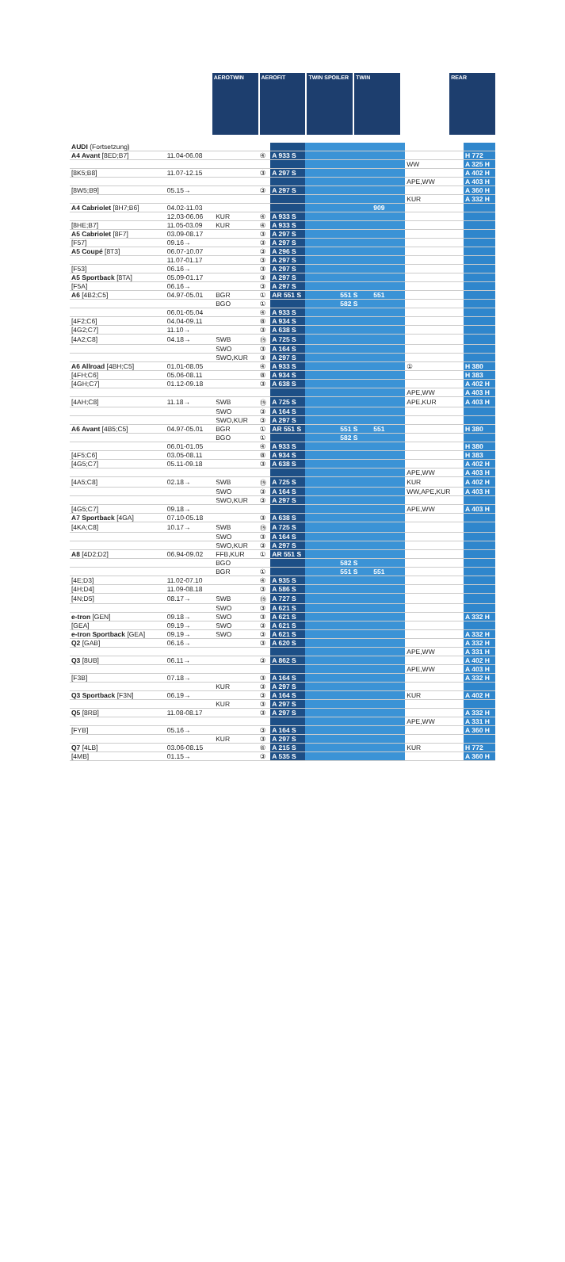AEROTWIN AEROFIT TWIN SPOILER TWIN REAR
| AUDI (Fortsetzung) | | | | | | | | | |
| A4 Avant [8ED;B7] | 11.04-06.08 | | ④ | A 933 S | | | | | H 772 |
| | | | | | | | | WW | A 325 H |
| [8K5;B8] | 11.07-12.15 | | ③ | A 297 S | | | | | A 402 H |
| | | | | | | | | APE,WW | A 403 H |
| [8W5;B9] | 05.15→ | | ③ | A 297 S | | | | | A 360 H |
| | | | | | | | | KUR | A 332 H |
| A4 Cabriolet [8H7;B6] | 04.02-11.03 | | | | | | 909 | | |
| | 12.03-06.06 | KUR | ④ | A 933 S | | | | | |
| [8HE;B7] | 11.05-03.09 | KUR | ④ | A 933 S | | | | | |
| A5 Cabriolet [8F7] | 03.09-08.17 | | ③ | A 297 S | | | | | |
| [F57] | 09.16→ | | ③ | A 297 S | | | | | |
| A5 Coupé [8T3] | 06.07-10.07 | | ③ | A 296 S | | | | | |
| | 11.07-01.17 | | ③ | A 297 S | | | | | |
| [F53] | 06.16→ | | ③ | A 297 S | | | | | |
| A5 Sportback [8TA] | 05.09-01.17 | | ③ | A 297 S | | | | | |
| [F5A] | 06.16→ | | ③ | A 297 S | | | | | |
| A6 [4B2;C5] | 04.97-05.01 | BGR | ① | AR 551 S | | 551 S | 551 | | |
| | | BGO | ① | | | 582 S | | | |
| | 06.01-05.04 | | ④ | A 933 S | | | | | |
| [4F2;C6] | 04.04-09.11 | | ⑧ | A 934 S | | | | | |
| [4G2;C7] | 11.10→ | | ③ | A 638 S | | | | | |
| [4A2;C8] | 04.18→ | SWB | ⑲ | A 725 S | | | | | |
| | | SWO | ③ | A 164 S | | | | | |
| | | SWO,KUR | ③ | A 297 S | | | | | |
| A6 Allroad [4BH;C5] | 01.01-08.05 | | ④ | A 933 S | | | | ① | H 380 |
| [4FH;C6] | 05.06-08.11 | | ⑧ | A 934 S | | | | | H 383 |
| [4GH;C7] | 01.12-09.18 | | ③ | A 638 S | | | | | A 402 H |
| | | | | | | | | APE,WW | A 403 H |
| [4AH;C8] | 11.18→ | SWB | ⑲ | A 725 S | | | | APE,KUR | A 403 H |
| | | SWO | ③ | A 164 S | | | | | |
| | | SWO,KUR | ③ | A 297 S | | | | | |
| A6 Avant [4B5;C5] | 04.97-05.01 | BGR | ① | AR 551 S | | 551 S | 551 | | H 380 |
| | | BGO | ① | | | 582 S | | | |
| | 06.01-01.05 | | ④ | A 933 S | | | | | H 380 |
| [4F5;C6] | 03.05-08.11 | | ⑧ | A 934 S | | | | | H 383 |
| [4G5;C7] | 05.11-09.18 | | ③ | A 638 S | | | | | A 402 H |
| | | | | | | | | APE,WW | A 403 H |
| [4A5;C8] | 02.18→ | SWB | ⑲ | A 725 S | | | | KUR | A 402 H |
| | | SWO | ③ | A 164 S | | | | WW,APE,KUR | A 403 H |
| | | SWO,KUR | ③ | A 297 S | | | | | |
| [4G5;C7] | 09.18→ | | | | | | | APE,WW | A 403 H |
| A7 Sportback [4GA] | 07.10-05.18 | | ③ | A 638 S | | | | | |
| [4KA;C8] | 10.17→ | SWB | ⑲ | A 725 S | | | | | |
| | | SWO | ③ | A 164 S | | | | | |
| | | SWO,KUR | ③ | A 297 S | | | | | |
| A8 [4D2;D2] | 06.94-09.02 | FFB,KUR | ① | AR 551 S | | | | | |
| | | BGO | | | | 582 S | | | |
| | | BGR | ① | | | 551 S | 551 | | |
| [4E;D3] | 11.02-07.10 | | ④ | A 935 S | | | | | |
| [4H;D4] | 11.09-08.18 | | ③ | A 586 S | | | | | |
| [4N;D5] | 08.17→ | SWB | ⑲ | A 727 S | | | | | |
| | | SWO | ③ | A 621 S | | | | | |
| e-tron [GEN] | 09.18→ | SWO | ③ | A 621 S | | | | | A 332 H |
| [GEA] | 09.19→ | SWO | ③ | A 621 S | | | | | |
| e-tron Sportback [GEA] | 09.19→ | SWO | ③ | A 621 S | | | | | A 332 H |
| Q2 [GAB] | 06.16→ | | ③ | A 620 S | | | | | A 332 H |
| | | | | | | | | APE,WW | A 331 H |
| Q3 [8UB] | 06.11→ | | ③ | A 862 S | | | | | A 402 H |
| | | | | | | | | APE,WW | A 403 H |
| [F3B] | 07.18→ | | ③ | A 164 S | | | | | A 332 H |
| | | KUR | ③ | A 297 S | | | | | |
| Q3 Sportback [F3N] | 06.19→ | | ③ | A 164 S | | | | KUR | A 402 H |
| | | KUR | ③ | A 297 S | | | | | |
| Q5 [8RB] | 11.08-08.17 | | ③ | A 297 S | | | | | A 332 H |
| | | | | | | | | APE,WW | A 331 H |
| [FYB] | 05.16→ | | ③ | A 164 S | | | | | A 360 H |
| | | KUR | ③ | A 297 S | | | | | |
| Q7 [4LB] | 03.06-08.15 | | ⑥ | A 215 S | | | | KUR | H 772 |
| [4MB] | 01.15→ | | ③ | A 535 S | | | | | A 360 H |